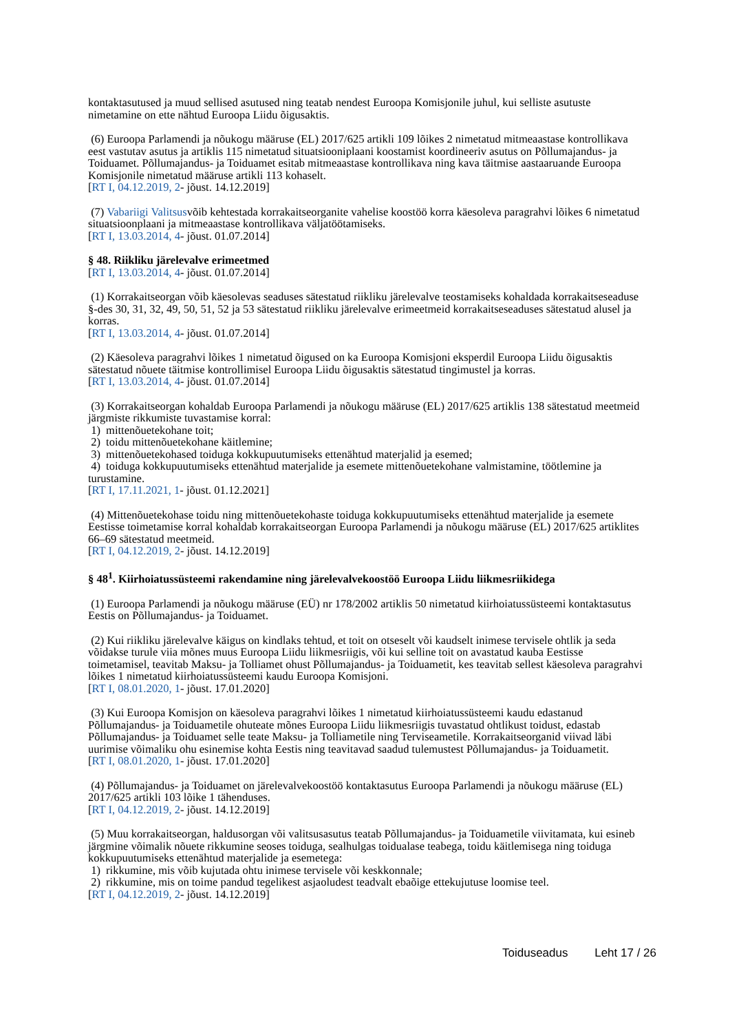kontaktasutused ja muud sellised asutused ning teatab nendest Euroopa Komisjonile juhul, kui selliste asutuste nimetamine on ette nähtud Euroopa Liidu õigusaktis.
(6) Euroopa Parlamendi ja nõukogu määruse (EL) 2017/625 artikli 109 lõikes 2 nimetatud mitmeaastase kontrollikava eest vastutav asutus ja artiklis 115 nimetatud situatsiooniplaani koostamist koordineeriv asutus on Põllumajandus- ja Toiduamet. Põllumajandus- ja Toiduamet esitab mitmeaastase kontrollikava ning kava täitmise aastaaruande Euroopa Komisjonile nimetatud määruse artikli 113 kohaselt.
[RT I, 04.12.2019, 2- jõust. 14.12.2019]
(7) Vabariigi Valitsusvõib kehtestada korrakaitseorganite vahelise koostöö korra käesoleva paragrahvi lõikes 6 nimetatud situatsioonplaani ja mitmeaastase kontrollikava väljatöötamiseks.
[RT I, 13.03.2014, 4- jõust. 01.07.2014]
§ 48. Riikliku järelevalve erimeetmed
[RT I, 13.03.2014, 4- jõust. 01.07.2014]
(1) Korrakaitseorgan võib käesolevas seaduses sätestatud riikliku järelevalve teostamiseks kohaldada korrakaitseseaduse §-des 30, 31, 32, 49, 50, 51, 52 ja 53 sätestatud riikliku järelevalve erimeetmeid korrakaitseseaduses sätestatud alusel ja korras.
[RT I, 13.03.2014, 4- jõust. 01.07.2014]
(2) Käesoleva paragrahvi lõikes 1 nimetatud õigused on ka Euroopa Komisjoni eksperdil Euroopa Liidu õigusaktis sätestatud nõuete täitmise kontrollimisel Euroopa Liidu õigusaktis sätestatud tingimustel ja korras.
[RT I, 13.03.2014, 4- jõust. 01.07.2014]
(3) Korrakaitseorgan kohaldab Euroopa Parlamendi ja nõukogu määruse (EL) 2017/625 artiklis 138 sätestatud meetmeid järgmiste rikkumiste tuvastamise korral:
1) mittenõuetekohane toit;
2) toidu mittenõuetekohane käitlemine;
3) mittenõuetekohased toiduga kokkupuutumiseks ettenähtud materjalid ja esemed;
4) toiduga kokkupuutumiseks ettenähtud materjalide ja esemete mittenõuetekohane valmistamine, töötlemine ja turustamine.
[RT I, 17.11.2021, 1- jõust. 01.12.2021]
(4) Mittenõuetekohase toidu ning mittenõuetekohaste toiduga kokkupuutumiseks ettenähtud materjalide ja esemete Eestisse toimetamise korral kohaldab korrakaitseorgan Euroopa Parlamendi ja nõukogu määruse (EL) 2017/625 artiklites 66–69 sätestatud meetmeid.
[RT I, 04.12.2019, 2- jõust. 14.12.2019]
§ 48<sup>1</sup>. Kiirhoiatussüsteemi rakendamine ning järelevalvekoostöö Euroopa Liidu liikmesriikidega
(1) Euroopa Parlamendi ja nõukogu määruse (EÜ) nr 178/2002 artiklis 50 nimetatud kiirhoiatussüsteemi kontaktasutus Eestis on Põllumajandus- ja Toiduamet.
(2) Kui riikliku järelevalve käigus on kindlaks tehtud, et toit on otseselt või kaudselt inimese tervisele ohtlik ja seda võidakse turule viia mõnes muus Euroopa Liidu liikmesriigis, või kui selline toit on avastatud kauba Eestisse toimetamisel, teavitab Maksu- ja Tolliamet ohust Põllumajandus- ja Toiduametit, kes teavitab sellest käesoleva paragrahvi lõikes 1 nimetatud kiirhoiatussüsteemi kaudu Euroopa Komisjoni.
[RT I, 08.01.2020, 1- jõust. 17.01.2020]
(3) Kui Euroopa Komisjon on käesoleva paragrahvi lõikes 1 nimetatud kiirhoiatussüsteemi kaudu edastanud Põllumajandus- ja Toiduametile ohuteate mõnes Euroopa Liidu liikmesriigis tuvastatud ohtlikust toidust, edastab Põllumajandus- ja Toiduamet selle teate Maksu- ja Tolliametile ning Terviseametile. Korrakaitseorganid viivad läbi uurimise võimaliku ohu esinemise kohta Eestis ning teavitavad saadud tulemustest Põllumajandus- ja Toiduametit.
[RT I, 08.01.2020, 1- jõust. 17.01.2020]
(4) Põllumajandus- ja Toiduamet on järelevalvekoostöö kontaktasutus Euroopa Parlamendi ja nõukogu määruse (EL) 2017/625 artikli 103 lõike 1 tähenduses.
[RT I, 04.12.2019, 2- jõust. 14.12.2019]
(5) Muu korrakaitseorgan, haldusorgan või valitsusasutus teatab Põllumajandus- ja Toiduametile viivitamata, kui esineb järgmine võimalik nõuete rikkumine seoses toiduga, sealhulgas toidualase teabega, toidu käitlemisega ning toiduga kokkupuutumiseks ettenähtud materjalide ja esemetega:
1) rikkumine, mis võib kujutada ohtu inimese tervisele või keskkonnale;
2) rikkumine, mis on toime pandud tegelikest asjaoludest teadvalt ebaõige ettekujutuse loomise teel.
[RT I, 04.12.2019, 2- jõust. 14.12.2019]
Toiduseadus Leht 17 / 26